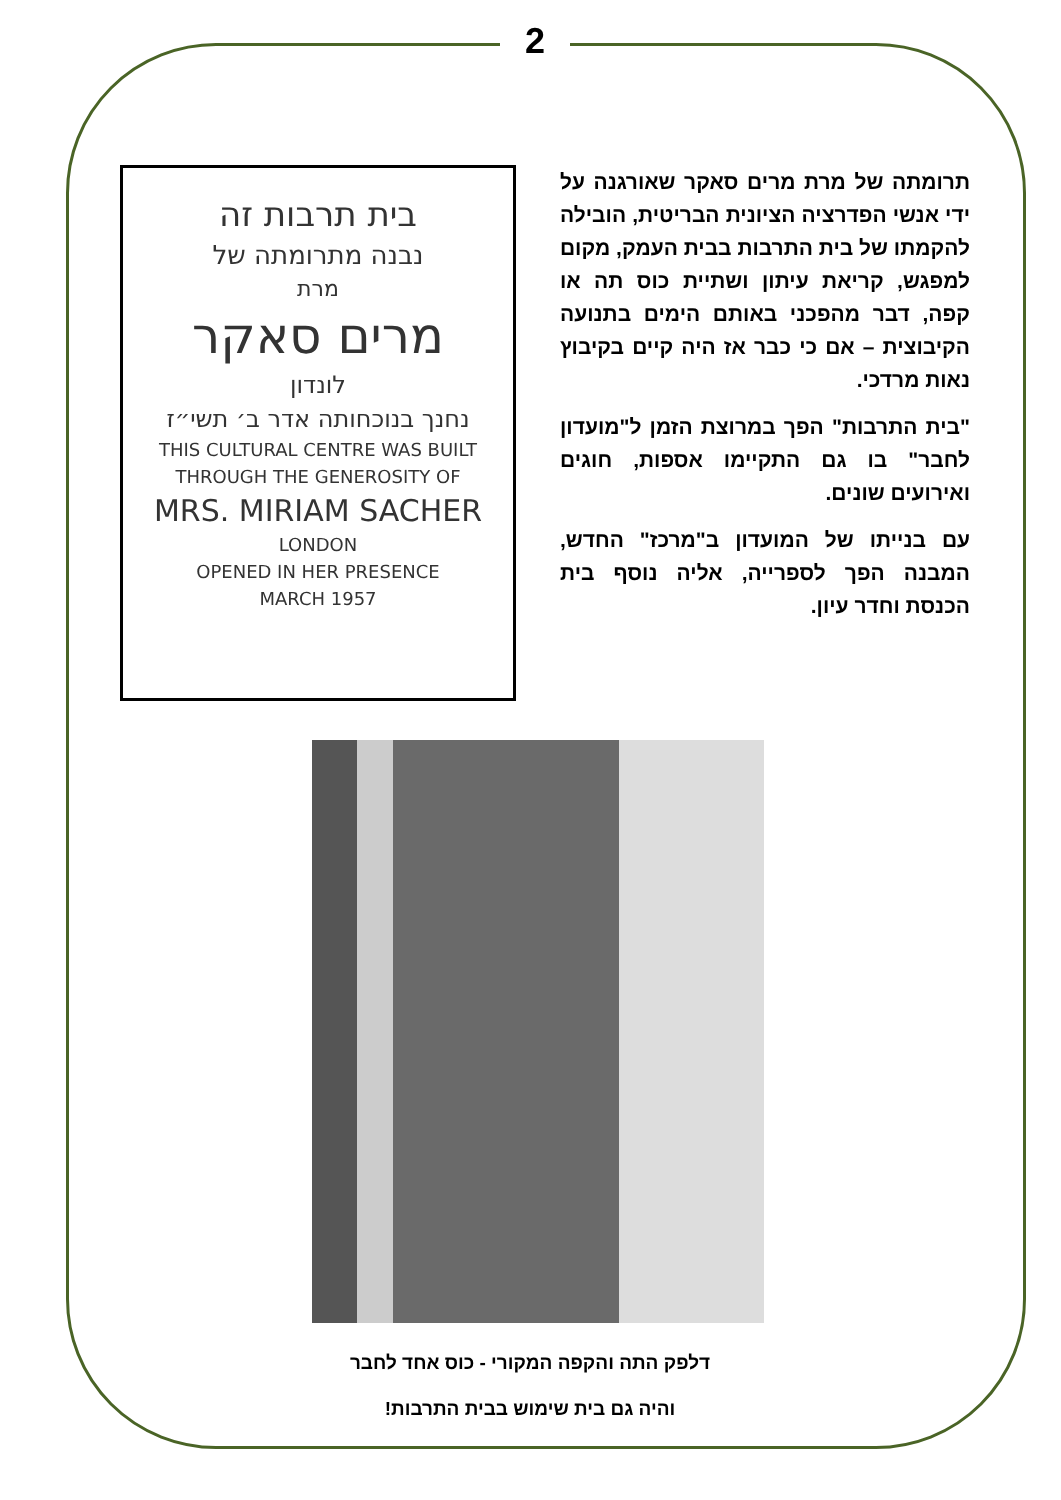2
בית תרבות זה
נבנה מתרומתה של
מרת
מרים סאקר
לונדון
נחנך בנוכחותה אדר ב׳ תשי״ז
THIS CULTURAL CENTRE WAS BUILT
THROUGH THE GENEROSITY OF
MRS. MIRIAM SACHER
LONDON
OPENED IN HER PRESENCE
MARCH 1957
תרומתה של מרת מרים סאקר שאורגנה על ידי אנשי הפדרציה הציונית הבריטית, הובילה להקמתו של בית התרבות בבית העמק, מקום למפגש, קריאת עיתון ושתיית כוס תה או קפה, דבר מהפכני באותם הימים בתנועה הקיבוצית – אם כי כבר אז היה קיים בקיבוץ נאות מרדכי.
"בית התרבות" הפך במרוצת הזמן ל"מועדון לחבר" בו גם התקיימו אספות, חוגים ואירועים שונים.
עם בנייתו של המועדון ב"מרכז" החדש, המבנה הפך לספרייה, אליה נוסף בית הכנסת וחדר עיון.
דלפק התה והקפה המקורי - כוס אחד לחבר
והיה גם בית שימוש בבית התרבות!